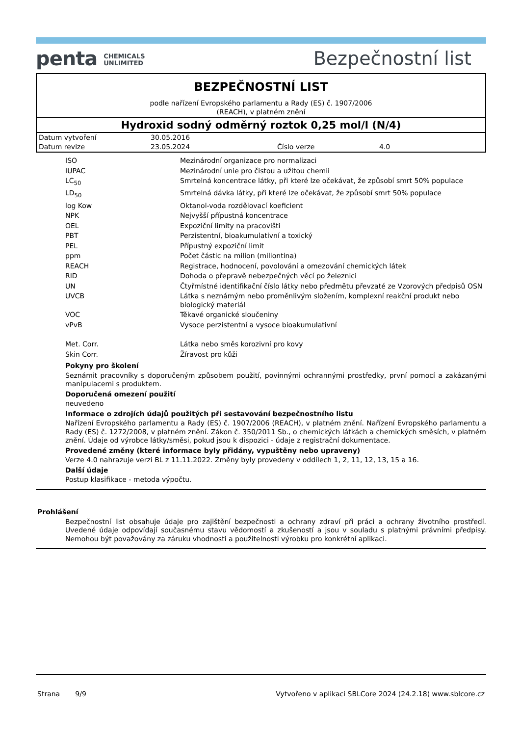penta CHEMICALS
UNLIMITED
Bezpečnostní list
BEZPEČNOSTNÍ LIST
podle nařízení Evropského parlamentu a Rady (ES) č. 1907/2006
(REACH), v platném znění
Hydroxid sodný odměrný roztok 0,25 mol/l (N/4)
| Datum vytvoření | 30.05.2016 | | |
| Datum revize | 23.05.2024 | Číslo verze | 4.0 |
| ISO | Mezinárodní organizace pro normalizaci |
| IUPAC | Mezinárodní unie pro čistou a užitou chemii |
| LC<sub>50</sub> | Smrtelná koncentrace látky, při které lze očekávat, že způsobí smrt 50% populace |
| LD<sub>50</sub> | Smrtelná dávka látky, při které lze očekávat, že způsobí smrt 50% populace |
| log Kow | Oktanol-voda rozdělovací koeficient |
| NPK | Nejvyšší přípustná koncentrace |
| OEL | Expoziční limity na pracovišti |
| PBT | Perzistentní, bioakumulativní a toxický |
| PEL | Přípustný expoziční limit |
| ppm | Počet částic na milion (miliontina) |
| REACH | Registrace, hodnocení, povolování a omezování chemických látek |
| RID | Dohoda o přepravě nebezpečných věcí po železnici |
| UN | Čtyřmístné identifikační číslo látky nebo předmětu převzaté ze Vzorových předpisů OSN |
| UVCB | Látka s neznámým nebo proměnlivým složením, komplexní reakční produkt nebo biologický materiál |
| VOC | Těkavé organické sloučeniny |
| vPvB | Vysoce perzistentní a vysoce bioakumulativní |
| Met. Corr. | Látka nebo směs korozivní pro kovy |
| Skin Corr. | Žíravost pro kůži |
Pokyny pro školení
Seznámit pracovníky s doporučeným způsobem použití, povinnými ochrannými prostředky, první pomocí a zakázanými manipulacemi s produktem.
Doporučená omezení použití
neuvedeno
Informace o zdrojích údajů použitých při sestavování bezpečnostního listu
Nařízení Evropského parlamentu a Rady (ES) č. 1907/2006 (REACH), v platném znění. Nařízení Evropského parlamentu a Rady (ES) č. 1272/2008, v platném znění. Zákon č. 350/2011 Sb., o chemických látkách a chemických směsích, v platném znění. Údaje od výrobce látky/směsi, pokud jsou k dispozici - údaje z registrační dokumentace.
Provedené změny (které informace byly přidány, vypuštěny nebo upraveny)
Verze 4.0 nahrazuje verzi BL z 11.11.2022. Změny byly provedeny v oddílech 1, 2, 11, 12, 13, 15 a 16.
Další údaje
Postup klasifikace - metoda výpočtu.
Prohlášení
Bezpečnostní list obsahuje údaje pro zajištění bezpečnosti a ochrany zdraví při práci a ochrany životního prostředí. Uvedené údaje odpovídají současnému stavu vědomostí a zkušeností a jsou v souladu s platnými právními předpisy. Nemohou být považovány za záruku vhodnosti a použitelnosti výrobku pro konkrétní aplikaci.
Strana 9/9 Vytvořeno v aplikaci SBLCore 2024 (24.2.18) www.sblcore.cz